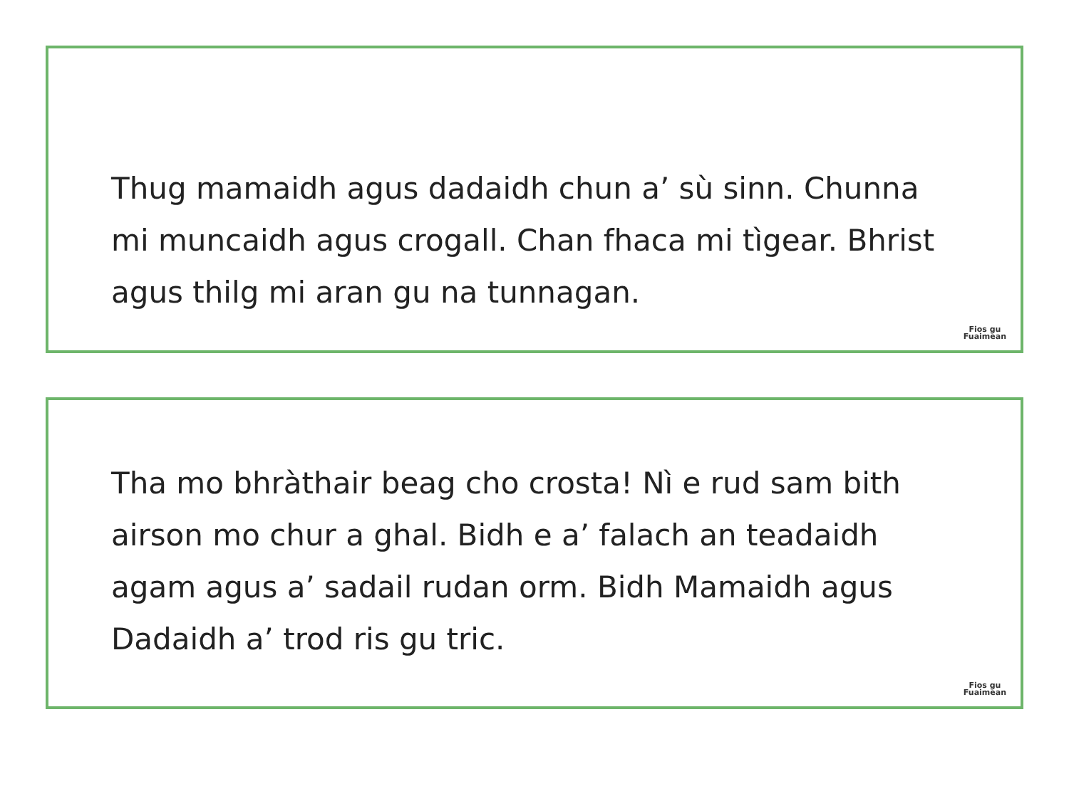Thug mamaidh agus dadaidh chun a’ sù sinn. Chunna mi muncaidh agus crogall. Chan fhaca mi tìgear. Bhrist agus thilg mi aran gu na tunnagan.
Fios gu
Fuaimean
Tha mo bhràthair beag cho crosta! Nì e rud sam bith airson mo chur a ghal. Bidh e a’ falach an teadaidh agam agus a’ sadail rudan orm. Bidh Mamaidh agus Dadaidh a’ trod ris gu tric.
Fios gu
Fuaimean